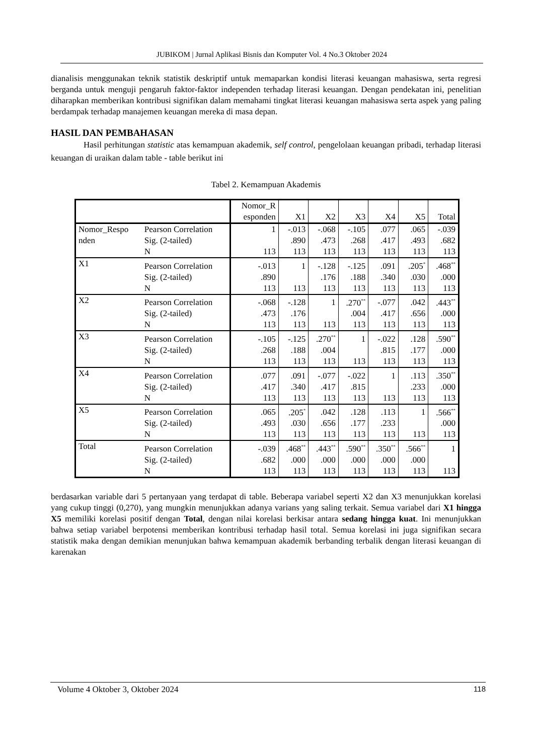JUBIKOM | Jurnal Aplikasi Bisnis dan Komputer Vol. 4 No.3 Oktober 2024
dianalisis menggunakan teknik statistik deskriptif untuk memaparkan kondisi literasi keuangan mahasiswa, serta regresi berganda untuk menguji pengaruh faktor-faktor independen terhadap literasi keuangan. Dengan pendekatan ini, penelitian diharapkan memberikan kontribusi signifikan dalam memahami tingkat literasi keuangan mahasiswa serta aspek yang paling berdampak terhadap manajemen keuangan mereka di masa depan.
HASIL DAN PEMBAHASAN
Hasil perhitungan statistic atas kemampuan akademik, self control, pengelolaan keuangan pribadi, terhadap literasi keuangan di uraikan dalam table - table berikut ini
Tabel 2. Kemampuan Akademis
| | | Nomor_R esponden | X1 | X2 | X3 | X4 | X5 | Total |
| Nomor_Respo nden | Pearson Correlation | 1 | -.013 | -.068 | -.105 | .077 | .065 | -.039 |
| | Sig. (2-tailed) | | .890 | .473 | .268 | .417 | .493 | .682 |
| | N | 113 | 113 | 113 | 113 | 113 | 113 | 113 |
| X1 | Pearson Correlation | -.013 | 1 | -.128 | -.125 | .091 | .205<sup>*</sup> | .468<sup>**</sup> |
| | Sig. (2-tailed) | .890 | | .176 | .188 | .340 | .030 | .000 |
| | N | 113 | 113 | 113 | 113 | 113 | 113 | 113 |
| X2 | Pearson Correlation | -.068 | -.128 | 1 | .270<sup>**</sup> | -.077 | .042 | .443<sup>**</sup> |
| | Sig. (2-tailed) | .473 | .176 | | .004 | .417 | .656 | .000 |
| | N | 113 | 113 | 113 | 113 | 113 | 113 | 113 |
| X3 | Pearson Correlation | -.105 | -.125 | .270<sup>**</sup> | 1 | -.022 | .128 | .590<sup>**</sup> |
| | Sig. (2-tailed) | .268 | .188 | .004 | | .815 | .177 | .000 |
| | N | 113 | 113 | 113 | 113 | 113 | 113 | 113 |
| X4 | Pearson Correlation | .077 | .091 | -.077 | -.022 | 1 | .113 | .350<sup>**</sup> |
| | Sig. (2-tailed) | .417 | .340 | .417 | .815 | | .233 | .000 |
| | N | 113 | 113 | 113 | 113 | 113 | 113 | 113 |
| X5 | Pearson Correlation | .065 | .205<sup>*</sup> | .042 | .128 | .113 | 1 | .566<sup>**</sup> |
| | Sig. (2-tailed) | .493 | .030 | .656 | .177 | .233 | | .000 |
| | N | 113 | 113 | 113 | 113 | 113 | 113 | 113 |
| Total | Pearson Correlation | -.039 | .468<sup>**</sup> | .443<sup>**</sup> | .590<sup>**</sup> | .350<sup>**</sup> | .566<sup>**</sup> | 1 |
| | Sig. (2-tailed) | .682 | .000 | .000 | .000 | .000 | .000 | |
| | N | 113 | 113 | 113 | 113 | 113 | 113 | 113 |
berdasarkan variable dari 5 pertanyaan yang terdapat di table. Beberapa variabel seperti X2 dan X3 menunjukkan korelasi yang cukup tinggi (0,270), yang mungkin menunjukkan adanya varians yang saling terkait. Semua variabel dari X1 hingga X5 memiliki korelasi positif dengan Total, dengan nilai korelasi berkisar antara sedang hingga kuat. Ini menunjukkan bahwa setiap variabel berpotensi memberikan kontribusi terhadap hasil total. Semua korelasi ini juga signifikan secara statistik maka dengan demikian menunjukan bahwa kemampuan akademik berbanding terbalik dengan literasi keuangan di karenakan
Volume 4 Oktober 3, Oktober 2024 118